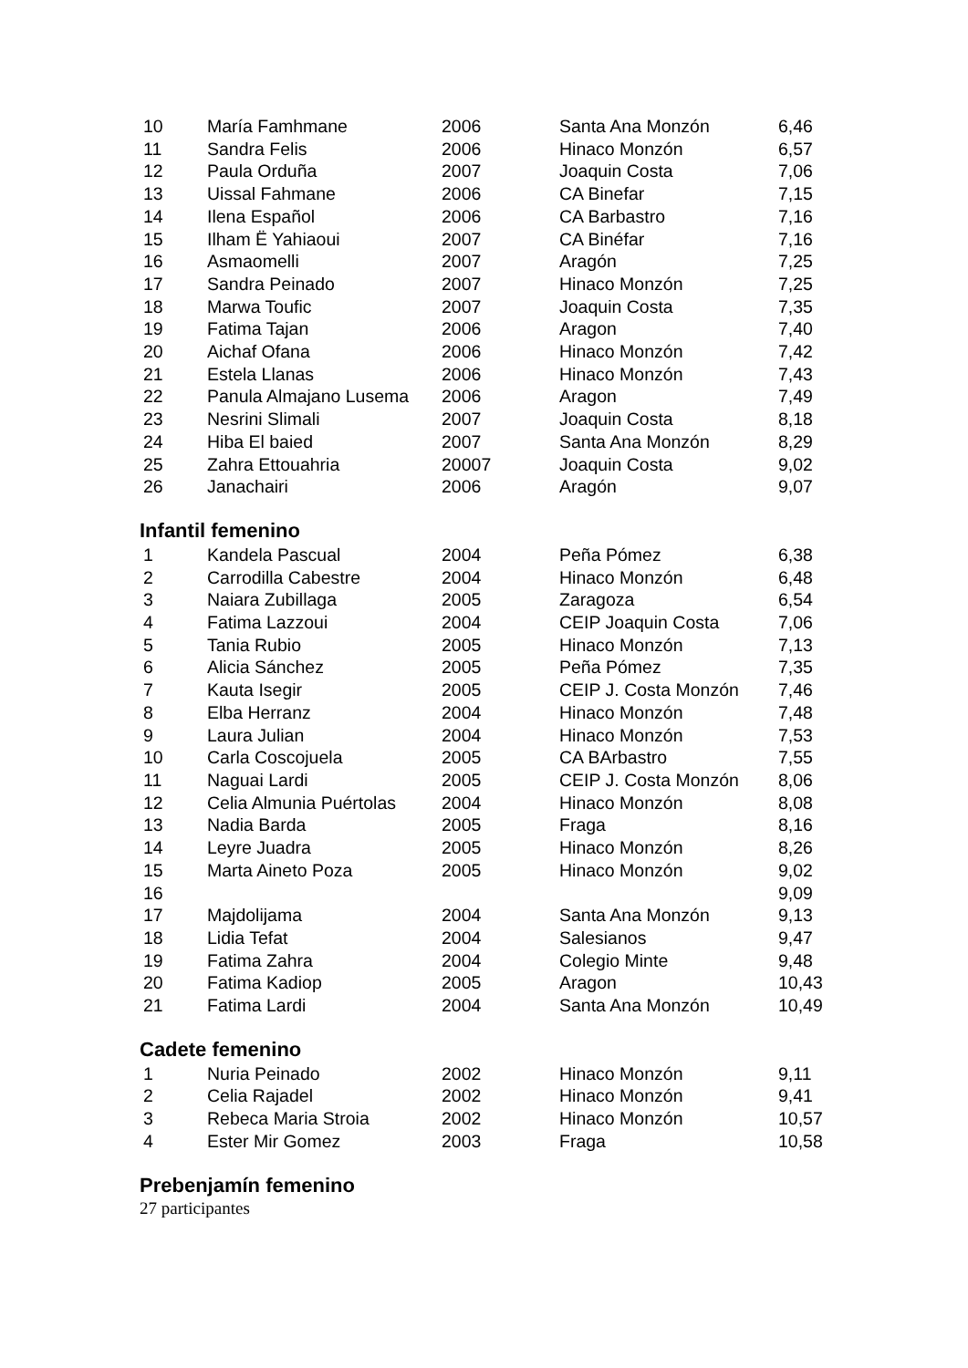| 10 | María Famhmane | 2006 | Santa Ana Monzón | 6,46 |
| 11 | Sandra Felis | 2006 | Hinaco Monzón | 6,57 |
| 12 | Paula Orduña | 2007 | Joaquin Costa | 7,06 |
| 13 | Uissal Fahmane | 2006 | CA Binefar | 7,15 |
| 14 | Ilena Español | 2006 | CA Barbastro | 7,16 |
| 15 | Ilham Ë Yahiaoui | 2007 | CA Binéfar | 7,16 |
| 16 | Asmaomelli | 2007 | Aragón | 7,25 |
| 17 | Sandra Peinado | 2007 | Hinaco Monzón | 7,25 |
| 18 | Marwa Toufic | 2007 | Joaquin Costa | 7,35 |
| 19 | Fatima Tajan | 2006 | Aragon | 7,40 |
| 20 | Aichaf Ofana | 2006 | Hinaco Monzón | 7,42 |
| 21 | Estela Llanas | 2006 | Hinaco Monzón | 7,43 |
| 22 | Panula Almajano Lusema | 2006 | Aragon | 7,49 |
| 23 | Nesrini Slimali | 2007 | Joaquin Costa | 8,18 |
| 24 | Hiba El baied | 2007 | Santa Ana Monzón | 8,29 |
| 25 | Zahra Ettouahria | 20007 | Joaquin Costa | 9,02 |
| 26 | Janachairi | 2006 | Aragón | 9,07 |
Infantil femenino
| 1 | Kandela Pascual | 2004 | Peña Pómez | 6,38 |
| 2 | Carrodilla Cabestre | 2004 | Hinaco Monzón | 6,48 |
| 3 | Naiara Zubillaga | 2005 | Zaragoza | 6,54 |
| 4 | Fatima Lazzoui | 2004 | CEIP Joaquin Costa | 7,06 |
| 5 | Tania Rubio | 2005 | Hinaco Monzón | 7,13 |
| 6 | Alicia Sánchez | 2005 | Peña Pómez | 7,35 |
| 7 | Kauta Isegir | 2005 | CEIP J. Costa Monzón | 7,46 |
| 8 | Elba Herranz | 2004 | Hinaco Monzón | 7,48 |
| 9 | Laura Julian | 2004 | Hinaco Monzón | 7,53 |
| 10 | Carla Coscojuela | 2005 | CA BArbastro | 7,55 |
| 11 | Naguai Lardi | 2005 | CEIP J. Costa Monzón | 8,06 |
| 12 | Celia Almunia Puértolas | 2004 | Hinaco Monzón | 8,08 |
| 13 | Nadia Barda | 2005 | Fraga | 8,16 |
| 14 | Leyre Juadra | 2005 | Hinaco Monzón | 8,26 |
| 15 | Marta Aineto Poza | 2005 | Hinaco Monzón | 9,02 |
| 16 | | | | 9,09 |
| 17 | Majdolijama | 2004 | Santa Ana Monzón | 9,13 |
| 18 | Lidia Tefat | 2004 | Salesianos | 9,47 |
| 19 | Fatima Zahra | 2004 | Colegio Minte | 9,48 |
| 20 | Fatima Kadiop | 2005 | Aragon | 10,43 |
| 21 | Fatima Lardi | 2004 | Santa Ana Monzón | 10,49 |
Cadete femenino
| 1 | Nuria Peinado | 2002 | Hinaco Monzón | 9,11 |
| 2 | Celia Rajadel | 2002 | Hinaco Monzón | 9,41 |
| 3 | Rebeca Maria Stroia | 2002 | Hinaco Monzón | 10,57 |
| 4 | Ester Mir Gomez | 2003 | Fraga | 10,58 |
Prebenjamín femenino
27 participantes